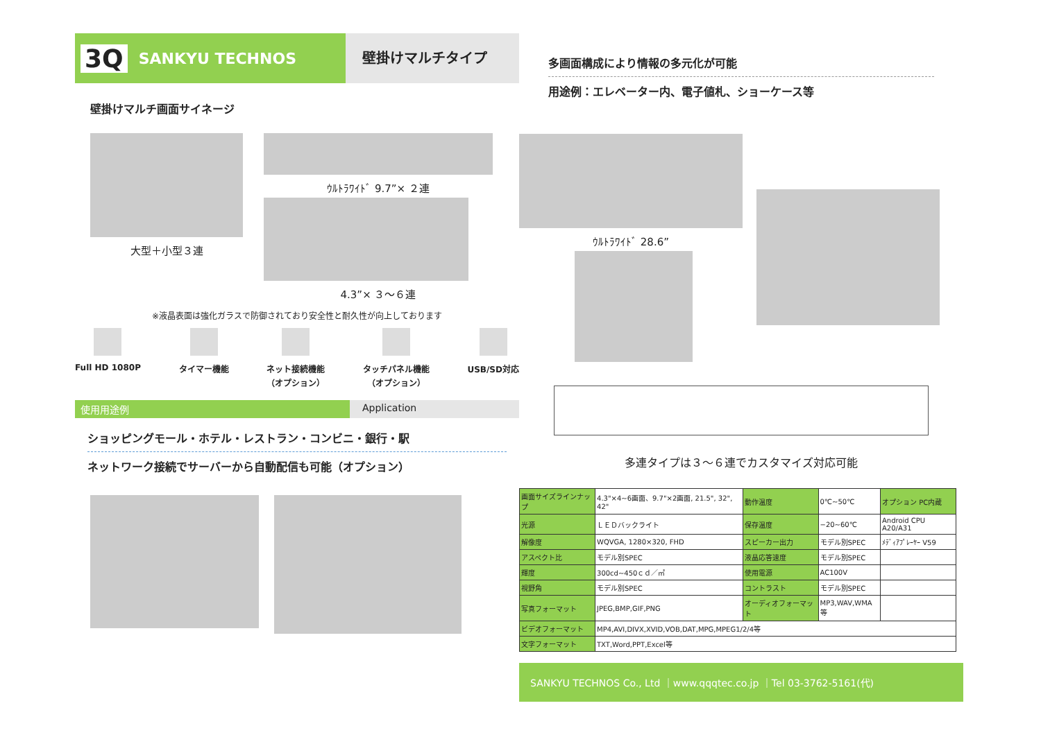3Q SANKYU TECHNOS
壁掛けマルチタイプ
壁掛けマルチ画面サイネージ
大型＋小型３連 ｳﾙﾄﾗﾜｲﾄﾞ 9.7”× ２連
4.3”× ３～６連
※液晶表面は強化ガラスで防御されており安全性と耐久性が向上しております
Full HD 1080P タイマー機能 ネット接続機能
（オプション）
タッチパネル機能
（オプション）
USB/SD対応
使用用途例 Application
ショッピングモール・ホテル・レストラン・コンビニ・銀行・駅
ネットワーク接続でサーバーから自動配信も可能（オプション）
多画面構成により情報の多元化が可能
用途例：エレベーター内、電子値札、ショーケース等
ｳﾙﾄﾗﾜｲﾄﾞ 28.6”
多連タイプは３～６連でカスタマイズ対応可能
| 画面サイズラインナップ | 4.3"×4~6画面、9.7"×2画面, 21.5", 32", 42" | 動作温度 | 0℃~50℃ | オプション PC内蔵 |
| 光源 | ＬＥＤバックライト | 保存温度 | −20~60℃ | Android CPU A20/A31 |
| 解像度 | WQVGA, 1280×320, FHD | スピーカー出力 | モデル別SPEC | ﾒﾃﾞｨｱﾌﾟﾚｰﾔｰ V59 |
| アスペクト比 | モデル別SPEC | 液晶応答速度 | モデル別SPEC | |
| 輝度 | 300cd~450ｃｄ／㎡ | 使用電源 | AC100V | |
| 視野角 | モデル別SPEC | コントラスト | モデル別SPEC | |
| 写真フォーマット | JPEG,BMP,GIF,PNG | オーディオフォーマット | MP3,WAV,WMA等 | |
| ビデオフォーマット | MP4,AVI,DIVX,XVID,VOB,DAT,MPG,MPEG1/2/4等 | | | |
| 文字フォーマット | TXT,Word,PPT,Excel等 | | | |
SANKYU TECHNOS Co., Ltd ｜www.qqqtec.co.jp ｜Tel 03-3762-5161(代)